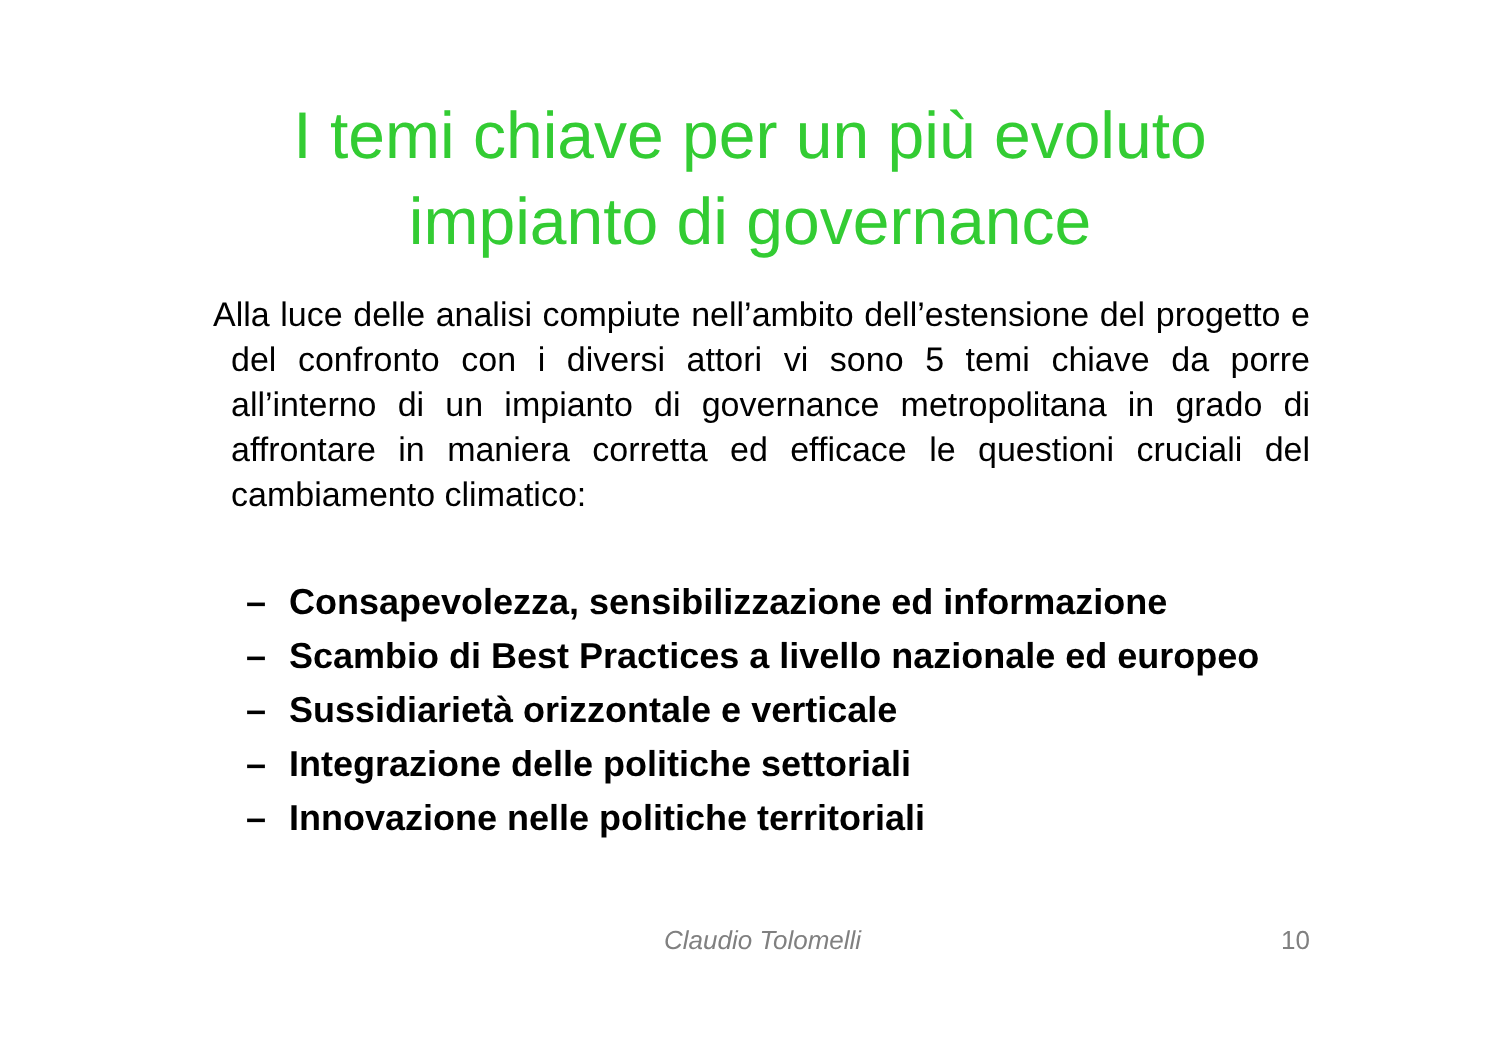I temi chiave per un più evoluto
impianto di governance
Alla luce delle analisi compiute nell’ambito dell’estensione del progetto e del confronto con i diversi attori vi sono 5 temi chiave da porre all’interno di un impianto di governance metropolitana in grado di affrontare in maniera corretta ed efficace le questioni cruciali del cambiamento climatico:
– Consapevolezza, sensibilizzazione ed informazione
– Scambio di Best Practices a livello nazionale ed europeo
– Sussidiarietà orizzontale e verticale
– Integrazione delle politiche settoriali
– Innovazione nelle politiche territoriali
Claudio Tolomelli 10